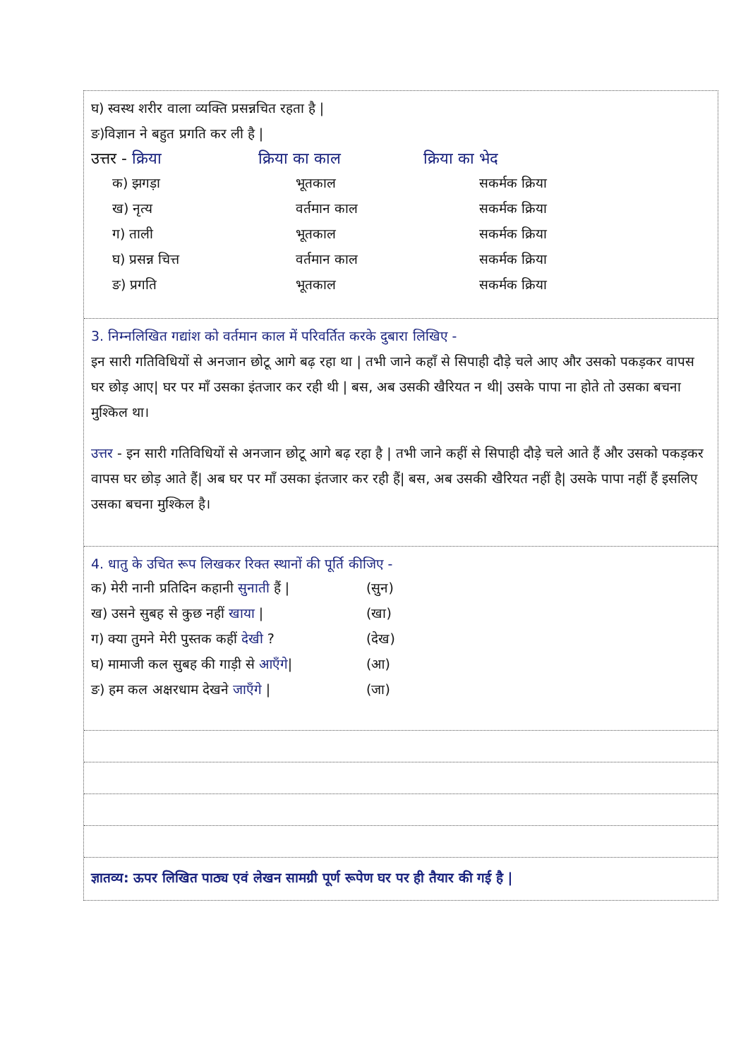घ) स्वस्थ शरीर वाला व्यक्ति प्रसन्नचित रहता है |
ङ)विज्ञान ने बहुत प्रगति कर ली है |
उत्तर - क्रिया क्रिया का काल क्रिया का भेद
| क) झगड़ा | भूतकाल | सकर्मक क्रिया |
| ख) नृत्य | वर्तमान काल | सकर्मक क्रिया |
| ग) ताली | भूतकाल | सकर्मक क्रिया |
| घ) प्रसन्न चित्त | वर्तमान काल | सकर्मक क्रिया |
| ङ) प्रगति | भूतकाल | सकर्मक क्रिया |
3. निम्नलिखित गद्यांश को वर्तमान काल में परिवर्तित करके दुबारा लिखिए -
इन सारी गतिविधियों से अनजान छोटू आगे बढ़ रहा था | तभी जाने कहाँ से सिपाही दौड़े चले आए और उसको पकड़कर वापस घर छोड़ आए| घर पर माँ उसका इंतजार कर रही थी | बस, अब उसकी खैरियत न थी| उसके पापा ना होते तो उसका बचना मुश्किल था।
उत्तर - इन सारी गतिविधियों से अनजान छोटू आगे बढ़ रहा है | तभी जाने कहीं से सिपाही दौड़े चले आते हैं और उसको पकड़कर वापस घर छोड़ आते हैं| अब घर पर माँ उसका इंतजार कर रही हैं| बस, अब उसकी खैरियत नहीं है| उसके पापा नहीं हैं इसलिए उसका बचना मुश्किल है।
4. धातु के उचित रूप लिखकर रिक्त स्थानों की पूर्ति कीजिए -
| क) मेरी नानी प्रतिदिन कहानी सुनाती हैं / | (सुन) |
| ख) उसने सुबह से कुछ नहीं खाया / | (खा) |
| ग) क्या तुमने मेरी पुस्तक कहीं देखी ? | (देख) |
| घ) मामाजी कल सुबह की गाड़ी से आएँगे / | (आ) |
| ङ) हम कल अक्षरधाम देखने जाएँगे / | (जा) |
ज्ञातव्य: ऊपर लिखित पाठ्य एवं लेखन सामग्री पूर्ण रूपेण घर पर ही तैयार की गई है |